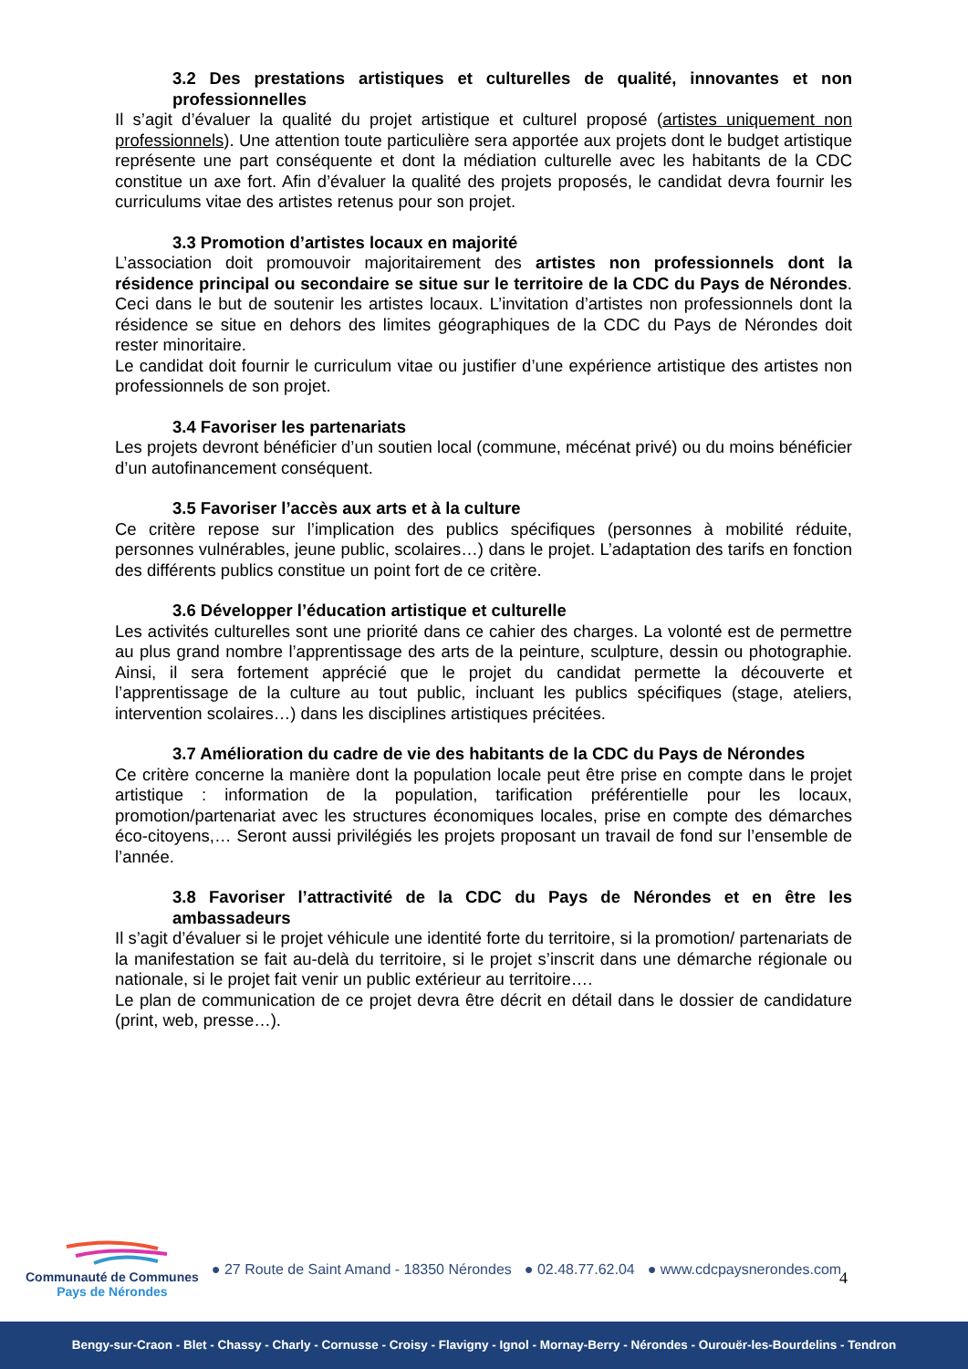3.2 Des prestations artistiques et culturelles de qualité, innovantes et non professionnelles
Il s’agit d’évaluer la qualité du projet artistique et culturel proposé (artistes uniquement non professionnels). Une attention toute particulière sera apportée aux projets dont le budget artistique représente une part conséquente et dont la médiation culturelle avec les habitants de la CDC constitue un axe fort. Afin d’évaluer la qualité des projets proposés, le candidat devra fournir les curriculums vitae des artistes retenus pour son projet.
3.3 Promotion d’artistes locaux en majorité
L’association doit promouvoir majoritairement des artistes non professionnels dont la résidence principal ou secondaire se situe sur le territoire de la CDC du Pays de Nérondes. Ceci dans le but de soutenir les artistes locaux. L’invitation d’artistes non professionnels dont la résidence se situe en dehors des limites géographiques de la CDC du Pays de Nérondes doit rester minoritaire.
Le candidat doit fournir le curriculum vitae ou justifier d’une expérience artistique des artistes non professionnels de son projet.
3.4 Favoriser les partenariats
Les projets devront bénéficier d’un soutien local (commune, mécénat privé) ou du moins bénéficier d’un autofinancement conséquent.
3.5 Favoriser l’accès aux arts et à la culture
Ce critère repose sur l’implication des publics spécifiques (personnes à mobilité réduite, personnes vulnérables, jeune public, scolaires…) dans le projet. L’adaptation des tarifs en fonction des différents publics constitue un point fort de ce critère.
3.6 Développer l’éducation artistique et culturelle
Les activités culturelles sont une priorité dans ce cahier des charges. La volonté est de permettre au plus grand nombre l’apprentissage des arts de la peinture, sculpture, dessin ou photographie. Ainsi, il sera fortement apprécié que le projet du candidat permette la découverte et l’apprentissage de la culture au tout public, incluant les publics spécifiques (stage, ateliers, intervention scolaires…) dans les disciplines artistiques précitées.
3.7 Amélioration du cadre de vie des habitants de la CDC du Pays de Nérondes
Ce critère concerne la manière dont la population locale peut être prise en compte dans le projet artistique : information de la population, tarification préférentielle pour les locaux, promotion/partenariat avec les structures économiques locales, prise en compte des démarches éco-citoyens,… Seront aussi privilégiés les projets proposant un travail de fond sur l’ensemble de l’année.
3.8 Favoriser l’attractivité de la CDC du Pays de Nérondes et en être les ambassadeurs
Il s’agit d’évaluer si le projet véhicule une identité forte du territoire, si la promotion/ partenariats de la manifestation se fait au-delà du territoire, si le projet s’inscrit dans une démarche régionale ou nationale, si le projet fait venir un public extérieur au territoire….
Le plan de communication de ce projet devra être décrit en détail dans le dossier de candidature (print, web, presse…).
4
Communauté de Communes
Pays de Nérondes
● 27 Route de Saint Amand - 18350 Nérondes
● 02.48.77.62.04 ● www.cdcpaysnerondes.com
Bengy-sur-Craon - Blet - Chassy - Charly - Cornusse - Croisy - Flavigny - Ignol - Mornay-Berry - Nérondes - Ourouër-les-Bourdelins - Tendron